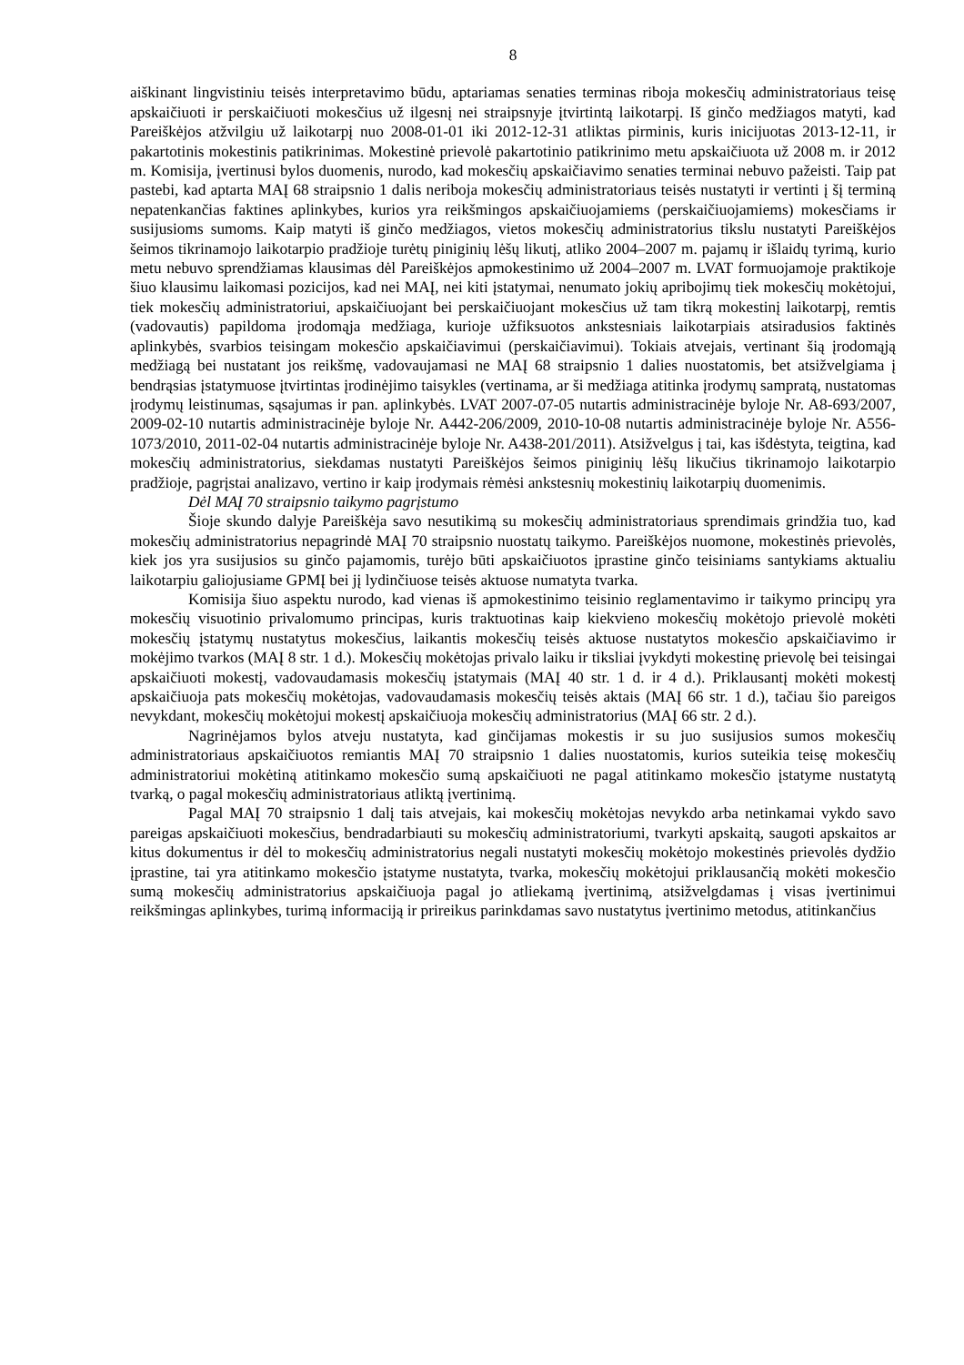8
aiškinant lingvistiniu teisės interpretavimo būdu, aptariamas senaties terminas riboja mokesčių administratoriaus teisę apskaičiuoti ir perskaičiuoti mokesčius už ilgesnį nei straipsnyje įtvirtintą laikotarpį. Iš ginčo medžiagos matyti, kad Pareiškėjos atžvilgiu už laikotarpį nuo 2008-01-01 iki 2012-12-31 atliktas pirminis, kuris inicijuotas 2013-12-11, ir pakartotinis mokestinis patikrinimas. Mokestinė prievolė pakartotinio patikrinimo metu apskaičiuota už 2008 m. ir 2012 m. Komisija, įvertinusi bylos duomenis, nurodo, kad mokesčių apskaičiavimo senaties terminai nebuvo pažeisti. Taip pat pastebi, kad aptarta MAĮ 68 straipsnio 1 dalis neriboja mokesčių administratoriaus teisės nustatyti ir vertinti į šį terminą nepatenkančias faktines aplinkybes, kurios yra reikšmingos apskaičiuojamiems (perskaičiuojamiems) mokesčiams ir susijusioms sumoms. Kaip matyti iš ginčo medžiagos, vietos mokesčių administratorius tikslu nustatyti Pareiškėjos šeimos tikrinamojo laikotarpio pradžioje turėtų piniginių lėšų likutį, atliko 2004–2007 m. pajamų ir išlaidų tyrimą, kurio metu nebuvo sprendžiamas klausimas dėl Pareiškėjos apmokestinimo už 2004–2007 m. LVAT formuojamoje praktikoje šiuo klausimu laikomasi pozicijos, kad nei MAĮ, nei kiti įstatymai, nenumato jokių apribojimų tiek mokesčių mokėtojui, tiek mokesčių administratoriui, apskaičiuojant bei perskaičiuojant mokesčius už tam tikrą mokestinį laikotarpį, remtis (vadovautis) papildoma įrodomąja medžiaga, kurioje užfiksuotos ankstesniais laikotarpiais atsiradusios faktinės aplinkybės, svarbios teisingam mokesčio apskaičiavimui (perskaičiavimui). Tokiais atvejais, vertinant šią įrodomąją medžiagą bei nustatant jos reikšmę, vadovaujamasi ne MAĮ 68 straipsnio 1 dalies nuostatomis, bet atsižvelgiama į bendrąsias įstatymuose įtvirtintas įrodinėjimo taisykles (vertinama, ar ši medžiaga atitinka įrodymų sampratą, nustatomas įrodymų leistinumas, sąsajumas ir pan. aplinkybės. LVAT 2007-07-05 nutartis administracinėje byloje Nr. A8-693/2007, 2009-02-10 nutartis administracinėje byloje Nr. A442-206/2009, 2010-10-08 nutartis administracinėje byloje Nr. A556-1073/2010, 2011-02-04 nutartis administracinėje byloje Nr. A438-201/2011). Atsižvelgus į tai, kas išdėstyta, teigtina, kad mokesčių administratorius, siekdamas nustatyti Pareiškėjos šeimos piniginių lėšų likučius tikrinamojo laikotarpio pradžioje, pagrįstai analizavo, vertino ir kaip įrodymais rėmėsi ankstesnių mokestinių laikotarpių duomenimis.
Dėl MAĮ 70 straipsnio taikymo pagrįstumo
Šioje skundo dalyje Pareiškėja savo nesutikimą su mokesčių administratoriaus sprendimais grindžia tuo, kad mokesčių administratorius nepagrindė MAĮ 70 straipsnio nuostatų taikymo. Pareiškėjos nuomone, mokestinės prievolės, kiek jos yra susijusios su ginčo pajamomis, turėjo būti apskaičiuotos įprastine ginčo teisiniams santykiams aktualiu laikotarpiu galiojusiame GPMĮ bei jį lydinčiuose teisės aktuose numatyta tvarka.
Komisija šiuo aspektu nurodo, kad vienas iš apmokestinimo teisinio reglamentavimo ir taikymo principų yra mokesčių visuotinio privalomumo principas, kuris traktuotinas kaip kiekvieno mokesčių mokėtojo prievolė mokėti mokesčių įstatymų nustatytus mokesčius, laikantis mokesčių teisės aktuose nustatytos mokesčio apskaičiavimo ir mokėjimo tvarkos (MAĮ 8 str. 1 d.). Mokesčių mokėtojas privalo laiku ir tiksliai įvykdyti mokestinę prievolę bei teisingai apskaičiuoti mokestį, vadovaudamasis mokesčių įstatymais (MAĮ 40 str. 1 d. ir 4 d.). Priklausantį mokėti mokestį apskaičiuoja pats mokesčių mokėtojas, vadovaudamasis mokesčių teisės aktais (MAĮ 66 str. 1 d.), tačiau šio pareigos nevykdant, mokesčių mokėtojui mokestį apskaičiuoja mokesčių administratorius (MAĮ 66 str. 2 d.).
Nagrinėjamos bylos atveju nustatyta, kad ginčijamas mokestis ir su juo susijusios sumos mokesčių administratoriaus apskaičiuotos remiantis MAĮ 70 straipsnio 1 dalies nuostatomis, kurios suteikia teisę mokesčių administratoriui mokėtiną atitinkamo mokesčio sumą apskaičiuoti ne pagal atitinkamo mokesčio įstatyme nustatytą tvarką, o pagal mokesčių administratoriaus atliktą įvertinimą.
Pagal MAĮ 70 straipsnio 1 dalį tais atvejais, kai mokesčių mokėtojas nevykdo arba netinkamai vykdo savo pareigas apskaičiuoti mokesčius, bendradarbiauti su mokesčių administratoriumi, tvarkyti apskaitą, saugoti apskaitos ar kitus dokumentus ir dėl to mokesčių administratorius negali nustatyti mokesčių mokėtojo mokestinės prievolės dydžio įprastine, tai yra atitinkamo mokesčio įstatyme nustatyta, tvarka, mokesčių mokėtojui priklausančią mokėti mokesčio sumą mokesčių administratorius apskaičiuoja pagal jo atliekamą įvertinimą, atsižvelgdamas į visas įvertinimui reikšmingas aplinkybes, turimą informaciją ir prireikus parinkdamas savo nustatytus įvertinimo metodus, atitinkančius